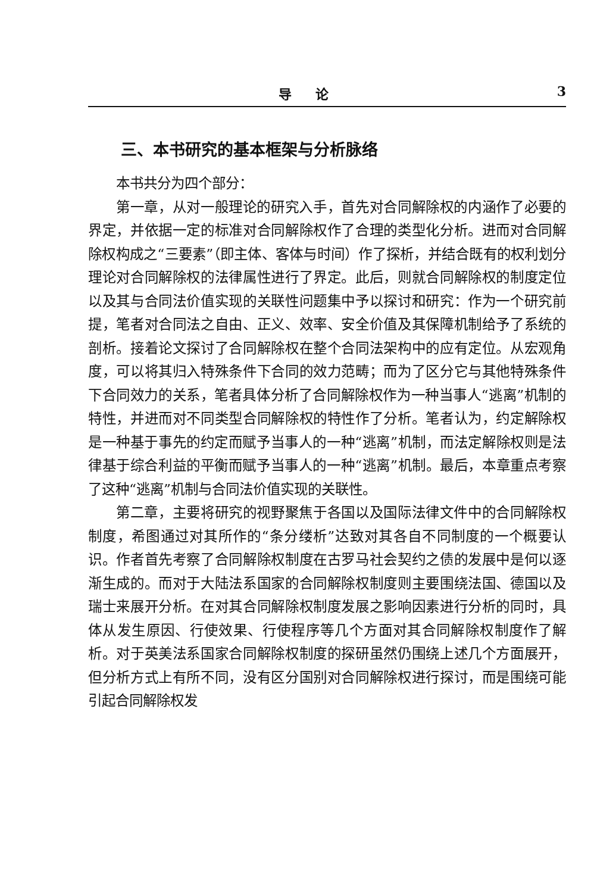导论 3
三、本书研究的基本框架与分析脉络
本书共分为四个部分：
第一章，从对一般理论的研究入手，首先对合同解除权的内涵作了必要的界定，并依据一定的标准对合同解除权作了合理的类型化分析。进而对合同解除权构成之“三要素”（即主体、客体与时间）作了探析，并结合既有的权利划分理论对合同解除权的法律属性进行了界定。此后，则就合同解除权的制度定位以及其与合同法价值实现的关联性问题集中予以探讨和研究：作为一个研究前提，笔者对合同法之自由、正义、效率、安全价值及其保障机制给予了系统的剖析。接着论文探讨了合同解除权在整个合同法架构中的应有定位。从宏观角度，可以将其归入特殊条件下合同的效力范畴；而为了区分它与其他特殊条件下合同效力的关系，笔者具体分析了合同解除权作为一种当事人“逃离”机制的特性，并进而对不同类型合同解除权的特性作了分析。笔者认为，约定解除权是一种基于事先的约定而赋予当事人的一种“逃离”机制，而法定解除权则是法律基于综合利益的平衡而赋予当事人的一种“逃离”机制。最后，本章重点考察了这种“逃离”机制与合同法价值实现的关联性。
第二章，主要将研究的视野聚焦于各国以及国际法律文件中的合同解除权制度，希图通过对其所作的“条分缕析”达致对其各自不同制度的一个概要认识。作者首先考察了合同解除权制度在古罗马社会契约之债的发展中是何以逐渐生成的。而对于大陆法系国家的合同解除权制度则主要围绕法国、德国以及瑞士来展开分析。在对其合同解除权制度发展之影响因素进行分析的同时，具体从发生原因、行使效果、行使程序等几个方面对其合同解除权制度作了解析。对于英美法系国家合同解除权制度的探研虽然仍围绕上述几个方面展开，但分析方式上有所不同，没有区分国别对合同解除权进行探讨，而是围绕可能引起合同解除权发